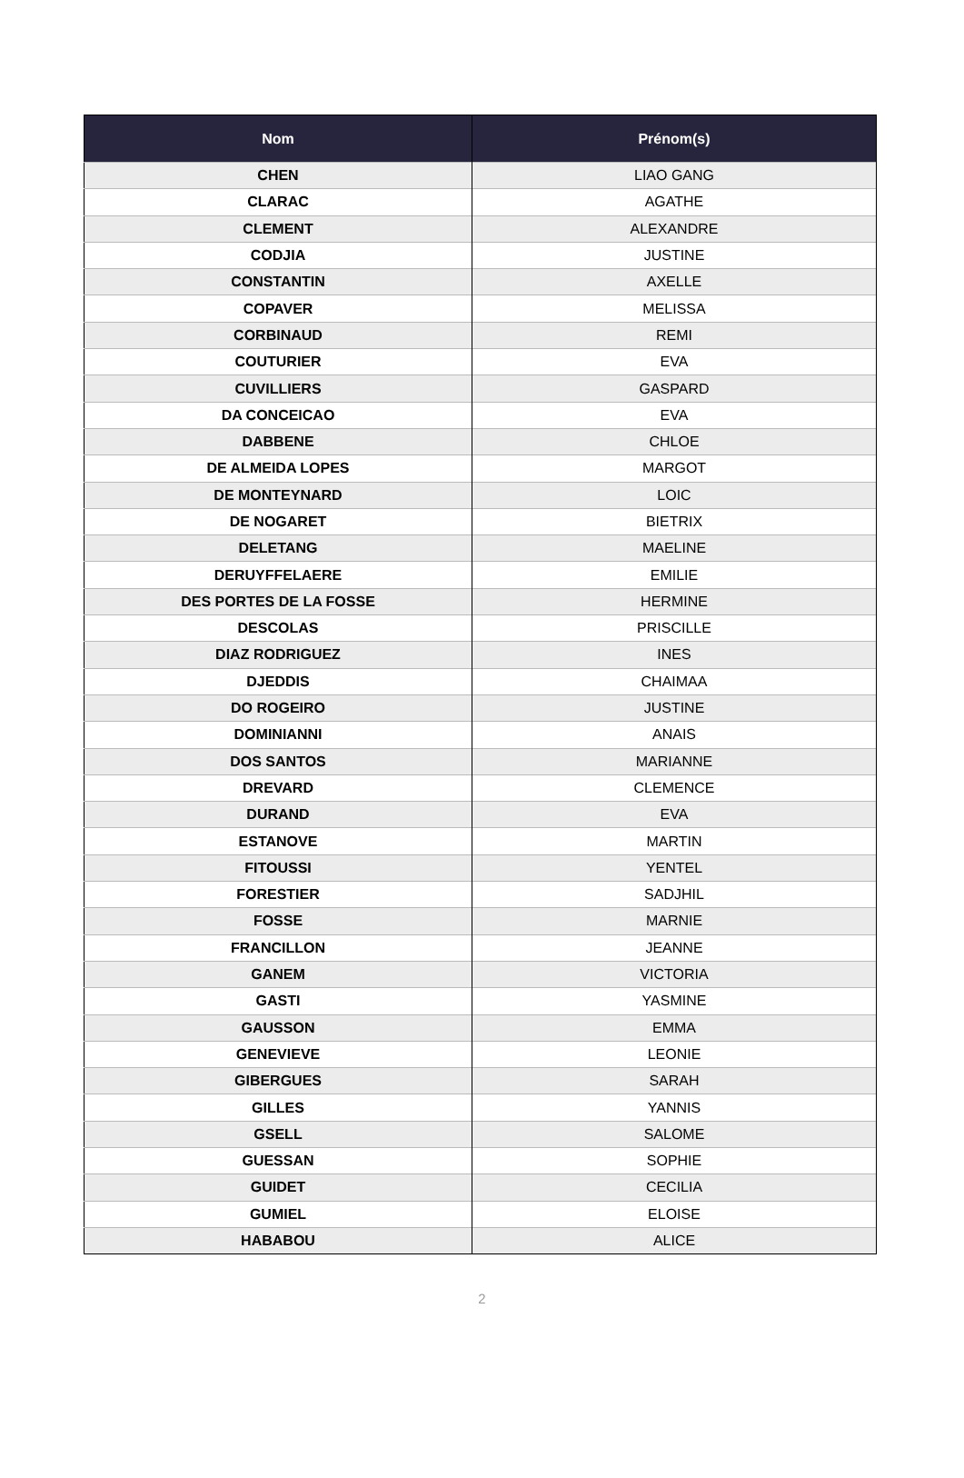| Nom | Prénom(s) |
| --- | --- |
| CHEN | LIAO GANG |
| CLARAC | AGATHE |
| CLEMENT | ALEXANDRE |
| CODJIA | JUSTINE |
| CONSTANTIN | AXELLE |
| COPAVER | MELISSA |
| CORBINAUD | REMI |
| COUTURIER | EVA |
| CUVILLIERS | GASPARD |
| DA CONCEICAO | EVA |
| DABBENE | CHLOE |
| DE ALMEIDA LOPES | MARGOT |
| DE MONTEYNARD | LOIC |
| DE NOGARET | BIETRIX |
| DELETANG | MAELINE |
| DERUYFFELAERE | EMILIE |
| DES PORTES DE LA FOSSE | HERMINE |
| DESCOLAS | PRISCILLE |
| DIAZ RODRIGUEZ | INES |
| DJEDDIS | CHAIMAA |
| DO ROGEIRO | JUSTINE |
| DOMINIANNI | ANAIS |
| DOS SANTOS | MARIANNE |
| DREVARD | CLEMENCE |
| DURAND | EVA |
| ESTANOVE | MARTIN |
| FITOUSSI | YENTEL |
| FORESTIER | SADJHIL |
| FOSSE | MARNIE |
| FRANCILLON | JEANNE |
| GANEM | VICTORIA |
| GASTI | YASMINE |
| GAUSSON | EMMA |
| GENEVIEVE | LEONIE |
| GIBERGUES | SARAH |
| GILLES | YANNIS |
| GSELL | SALOME |
| GUESSAN | SOPHIE |
| GUIDET | CECILIA |
| GUMIEL | ELOISE |
| HABABOU | ALICE |
2